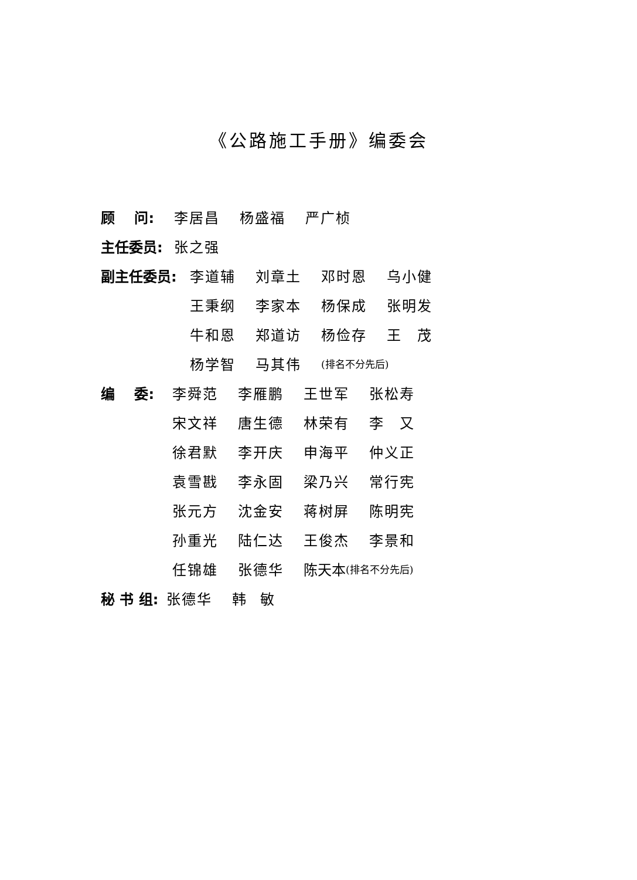《公路施工手册》编委会
顾 问: 李居昌 杨盛福 严广桢
主任委员: 张之强
副主任委员: 李道辅 刘章土 邓时恩 乌小健
王秉纲 李家本 杨保成 张明发
牛和恩 郑道访 杨俭存 王　茂
杨学智 马其伟 (排名不分先后)
编 委: 李舜范 李雁鹏 王世军 张松寿
宋文祥 唐生德 林荣有 李　又
徐君默 李开庆 申海平 仲义正
袁雪戡 李永固 梁乃兴 常行宪
张元方 沈金安 蒋树屏 陈明宪
孙重光 陆仁达 王俊杰 李景和
任锦雄 张德华 陈天本 (排名不分先后)
秘 书 组: 张德华 韩　敏